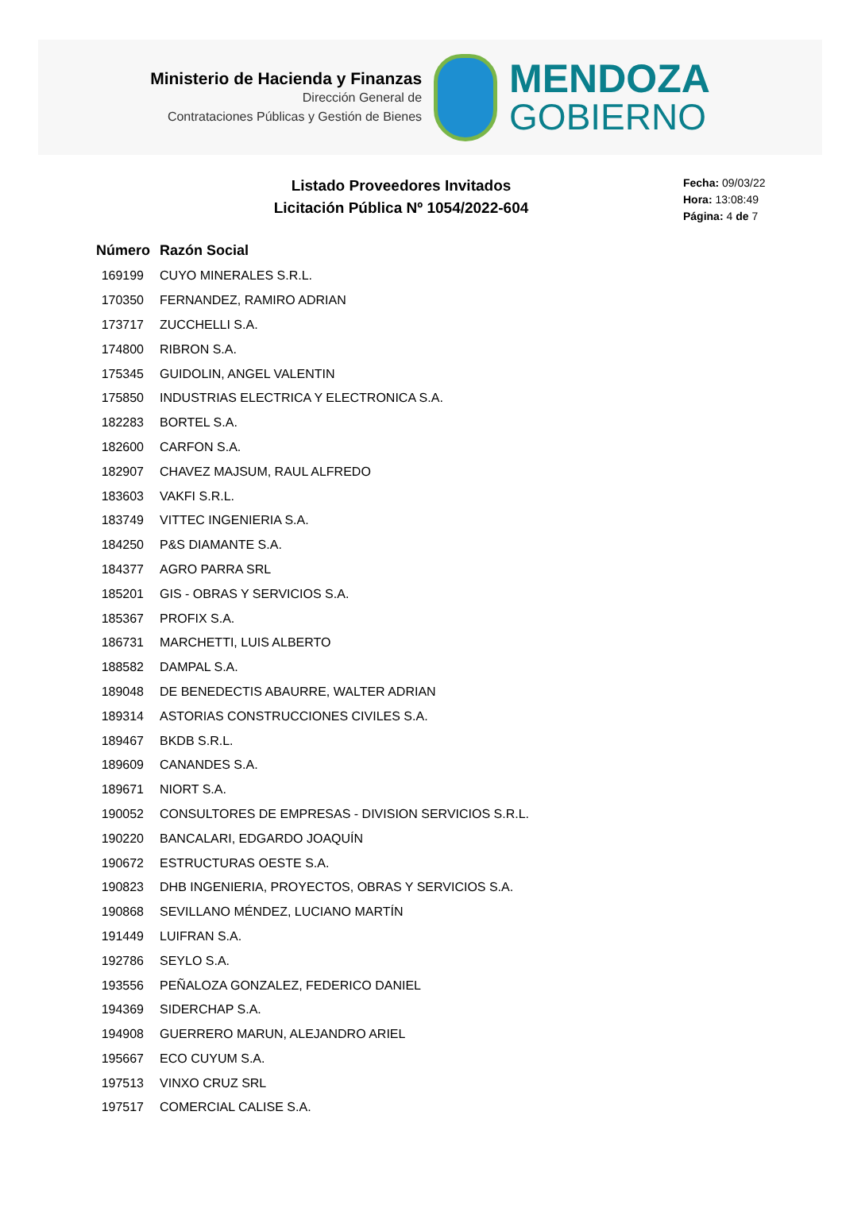Ministerio de Hacienda y Finanzas
Dirección General de
Contrataciones Públicas y Gestión de Bienes
MENDOZA
GOBIERNO
Listado Proveedores Invitados
Licitación Pública Nº 1054/2022-604
Fecha: 09/03/22
Hora: 13:08:49
Página: 4 de 7
| Número | Razón Social |
| --- | --- |
| 169199 | CUYO MINERALES S.R.L. |
| 170350 | FERNANDEZ, RAMIRO ADRIAN |
| 173717 | ZUCCHELLI S.A. |
| 174800 | RIBRON S.A. |
| 175345 | GUIDOLIN, ANGEL VALENTIN |
| 175850 | INDUSTRIAS ELECTRICA Y ELECTRONICA S.A. |
| 182283 | BORTEL S.A. |
| 182600 | CARFON S.A. |
| 182907 | CHAVEZ MAJSUM, RAUL ALFREDO |
| 183603 | VAKFI S.R.L. |
| 183749 | VITTEC INGENIERIA S.A. |
| 184250 | P&S DIAMANTE S.A. |
| 184377 | AGRO PARRA SRL |
| 185201 | GIS - OBRAS Y SERVICIOS S.A. |
| 185367 | PROFIX S.A. |
| 186731 | MARCHETTI, LUIS ALBERTO |
| 188582 | DAMPAL S.A. |
| 189048 | DE BENEDECTIS ABAURRE, WALTER ADRIAN |
| 189314 | ASTORIAS CONSTRUCCIONES CIVILES S.A. |
| 189467 | BKDB S.R.L. |
| 189609 | CANANDES S.A. |
| 189671 | NIORT S.A. |
| 190052 | CONSULTORES DE EMPRESAS - DIVISION SERVICIOS S.R.L. |
| 190220 | BANCALARI, EDGARDO JOAQUÍN |
| 190672 | ESTRUCTURAS OESTE S.A. |
| 190823 | DHB INGENIERIA, PROYECTOS, OBRAS Y SERVICIOS S.A. |
| 190868 | SEVILLANO MÉNDEZ, LUCIANO MARTÍN |
| 191449 | LUIFRAN S.A. |
| 192786 | SEYLO S.A. |
| 193556 | PEÑALOZA GONZALEZ, FEDERICO DANIEL |
| 194369 | SIDERCHAP S.A. |
| 194908 | GUERRERO MARUN, ALEJANDRO ARIEL |
| 195667 | ECO CUYUM S.A. |
| 197513 | VINXO CRUZ SRL |
| 197517 | COMERCIAL CALISE S.A. |